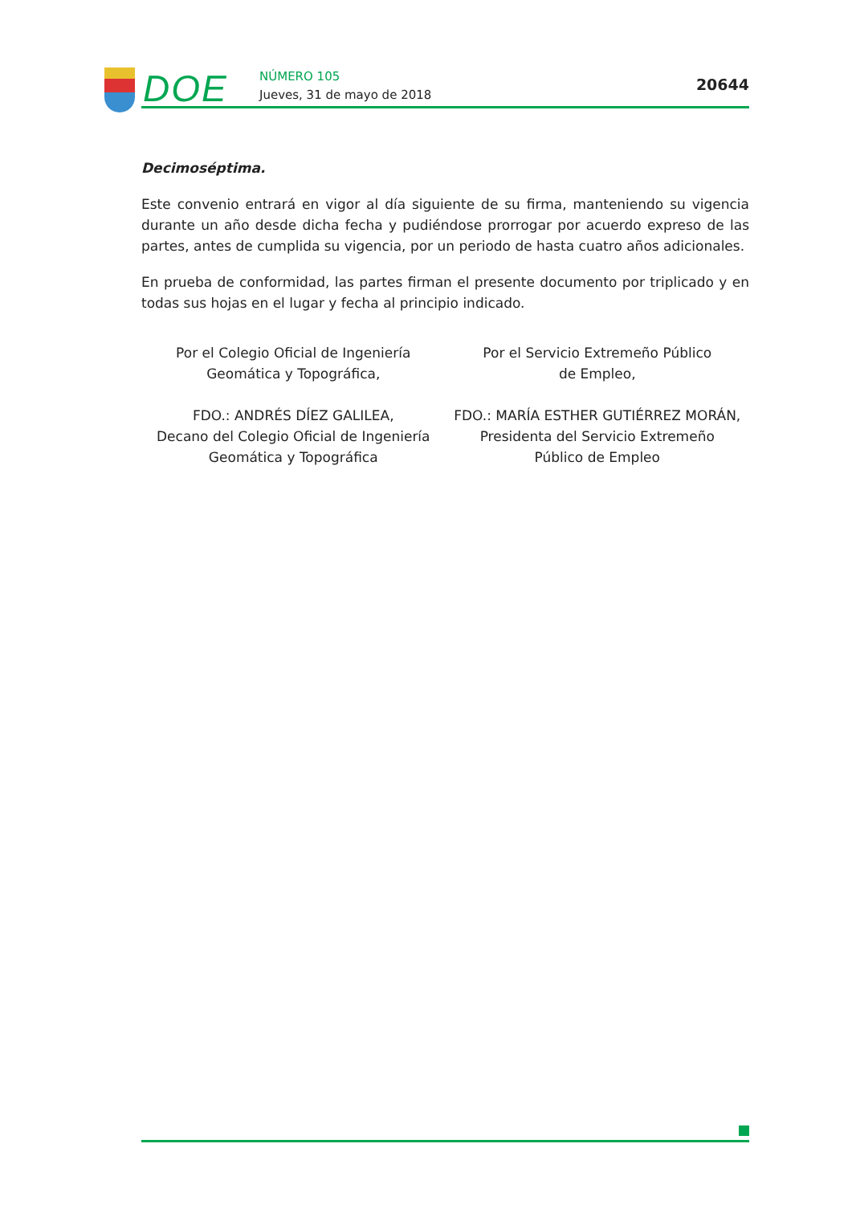DOE
NÚMERO 105
Jueves, 31 de mayo de 2018
20644
Decimoséptima.
Este convenio entrará en vigor al día siguiente de su firma, manteniendo su vigencia durante un año desde dicha fecha y pudiéndose prorrogar por acuerdo expreso de las partes, antes de cumplida su vigencia, por un periodo de hasta cuatro años adicionales.
En prueba de conformidad, las partes firman el presente documento por triplicado y en todas sus hojas en el lugar y fecha al principio indicado.
Por el Colegio Oficial de Ingeniería
Geomática y Topográfica,
FDO.: ANDRÉS DÍEZ GALILEA,
Decano del Colegio Oficial de Ingeniería
Geomática y Topográfica
Por el Servicio Extremeño Público
de Empleo,
FDO.: MARÍA ESTHER GUTIÉRREZ MORÁN,
Presidenta del Servicio Extremeño
Público de Empleo